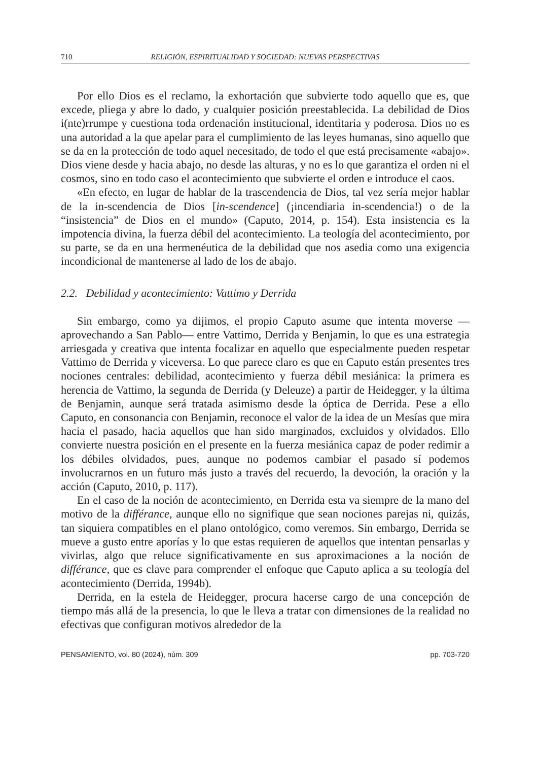710 RELIGIÓN, ESPIRITUALIDAD Y SOCIEDAD: NUEVAS PERSPECTIVAS
Por ello Dios es el reclamo, la exhortación que subvierte todo aquello que es, que excede, pliega y abre lo dado, y cualquier posición preestablecida. La debilidad de Dios i(nte)rrumpe y cuestiona toda ordenación institucional, identitaria y poderosa. Dios no es una autoridad a la que apelar para el cumplimiento de las leyes humanas, sino aquello que se da en la protección de todo aquel necesitado, de todo el que está precisamente «abajo». Dios viene desde y hacia abajo, no desde las alturas, y no es lo que garantiza el orden ni el cosmos, sino en todo caso el acontecimiento que subvierte el orden e introduce el caos.
«En efecto, en lugar de hablar de la trascendencia de Dios, tal vez sería mejor hablar de la in-scendencia de Dios [in-scendence] (¡incendiaria in-scendencia!) o de la “insistencia” de Dios en el mundo» (Caputo, 2014, p. 154). Esta insistencia es la impotencia divina, la fuerza débil del acontecimiento. La teología del acontecimiento, por su parte, se da en una hermenéutica de la debilidad que nos asedia como una exigencia incondicional de mantenerse al lado de los de abajo.
2.2. Debilidad y acontecimiento: Vattimo y Derrida
Sin embargo, como ya dijimos, el propio Caputo asume que intenta moverse —aprovechando a San Pablo— entre Vattimo, Derrida y Benjamin, lo que es una estrategia arriesgada y creativa que intenta focalizar en aquello que especialmente pueden respetar Vattimo de Derrida y viceversa. Lo que parece claro es que en Caputo están presentes tres nociones centrales: debilidad, acontecimiento y fuerza débil mesiánica: la primera es herencia de Vattimo, la segunda de Derrida (y Deleuze) a partir de Heidegger, y la última de Benjamin, aunque será tratada asimismo desde la óptica de Derrida. Pese a ello Caputo, en consonancia con Benjamin, reconoce el valor de la idea de un Mesías que mira hacia el pasado, hacia aquellos que han sido marginados, excluidos y olvidados. Ello convierte nuestra posición en el presente en la fuerza mesiánica capaz de poder redimir a los débiles olvidados, pues, aunque no podemos cambiar el pasado sí podemos involucrarnos en un futuro más justo a través del recuerdo, la devoción, la oración y la acción (Caputo, 2010, p. 117).
En el caso de la noción de acontecimiento, en Derrida esta va siempre de la mano del motivo de la différance, aunque ello no signifique que sean nociones parejas ni, quizás, tan siquiera compatibles en el plano ontológico, como veremos. Sin embargo, Derrida se mueve a gusto entre aporías y lo que estas requieren de aquellos que intentan pensarlas y vivirlas, algo que reluce significativamente en sus aproximaciones a la noción de différance, que es clave para comprender el enfoque que Caputo aplica a su teología del acontecimiento (Derrida, 1994b).
Derrida, en la estela de Heidegger, procura hacerse cargo de una concepción de tiempo más allá de la presencia, lo que le lleva a tratar con dimensiones de la realidad no efectivas que configuran motivos alrededor de la
PENSAMIENTO, vol. 80 (2024), núm. 309 pp. 703-720